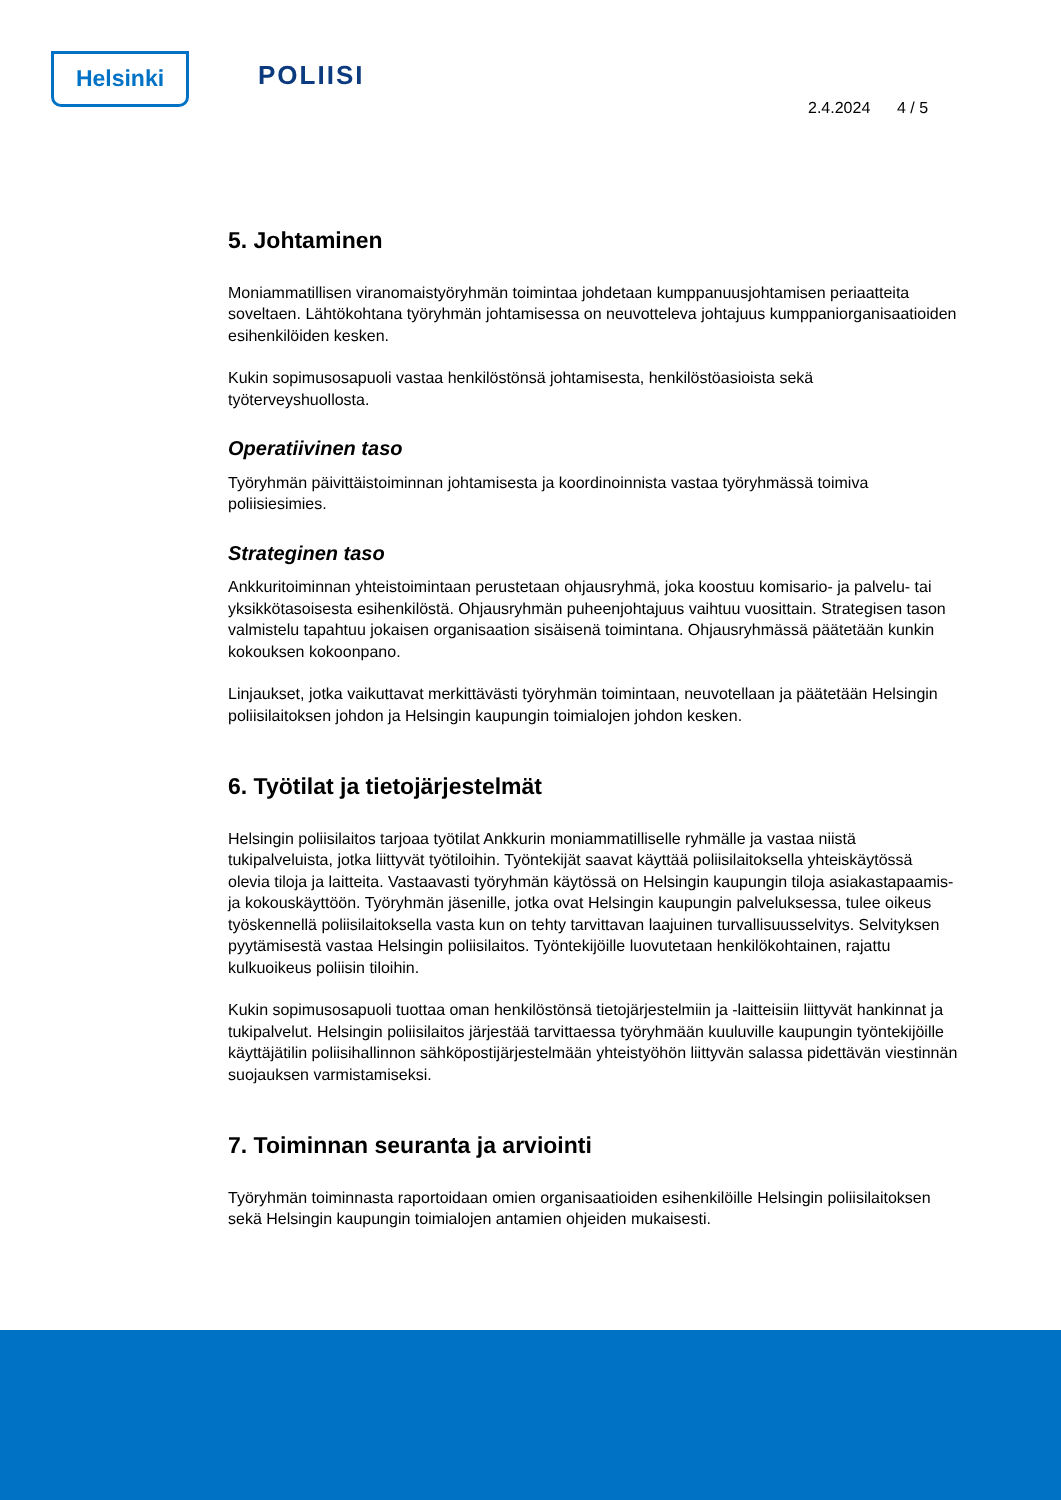Helsinki POLIISI
2.4.2024 4 / 5
5. Johtaminen
Moniammatillisen viranomaistyöryhmän toimintaa johdetaan kumppanuusjohtamisen periaatteita soveltaen. Lähtökohtana työryhmän johtamisessa on neuvotteleva johtajuus kumppaniorganisaatioiden esihenkilöiden kesken.
Kukin sopimusosapuoli vastaa henkilöstönsä johtamisesta, henkilöstöasioista sekä työterveyshuollosta.
Operatiivinen taso
Työryhmän päivittäistoiminnan johtamisesta ja koordinoinnista vastaa työryhmässä toimiva poliisiesimies.
Strateginen taso
Ankkuritoiminnan yhteistoimintaan perustetaan ohjausryhmä, joka koostuu komisario- ja palvelu- tai yksikkötasoisesta esihenkilöstä. Ohjausryhmän puheenjohtajuus vaihtuu vuosittain. Strategisen tason valmistelu tapahtuu jokaisen organisaation sisäisenä toimintana. Ohjausryhmässä päätetään kunkin kokouksen kokoonpano.
Linjaukset, jotka vaikuttavat merkittävästi työryhmän toimintaan, neuvotellaan ja päätetään Helsingin poliisilaitoksen johdon ja Helsingin kaupungin toimialojen johdon kesken.
6. Työtilat ja tietojärjestelmät
Helsingin poliisilaitos tarjoaa työtilat Ankkurin moniammatilliselle ryhmälle ja vastaa niistä tukipalveluista, jotka liittyvät työtiloihin. Työntekijät saavat käyttää poliisilaitoksella yhteiskäytössä olevia tiloja ja laitteita. Vastaavasti työryhmän käytössä on Helsingin kaupungin tiloja asiakastapaamis- ja kokouskäyttöön. Työryhmän jäsenille, jotka ovat Helsingin kaupungin palveluksessa, tulee oikeus työskennellä poliisilaitoksella vasta kun on tehty tarvittavan laajuinen turvallisuusselvitys. Selvityksen pyytämisestä vastaa Helsingin poliisilaitos. Työntekijöille luovutetaan henkilökohtainen, rajattu kulkuoikeus poliisin tiloihin.
Kukin sopimusosapuoli tuottaa oman henkilöstönsä tietojärjestelmiin ja -laitteisiin liittyvät hankinnat ja tukipalvelut. Helsingin poliisilaitos järjestää tarvittaessa työryhmään kuuluville kaupungin työntekijöille käyttäjätilin poliisihallinnon sähköpostijärjestelmään yhteistyöhön liittyvän salassa pidettävän viestinnän suojauksen varmistamiseksi.
7. Toiminnan seuranta ja arviointi
Työryhmän toiminnasta raportoidaan omien organisaatioiden esihenkilöille Helsingin poliisilaitoksen sekä Helsingin kaupungin toimialojen antamien ohjeiden mukaisesti.